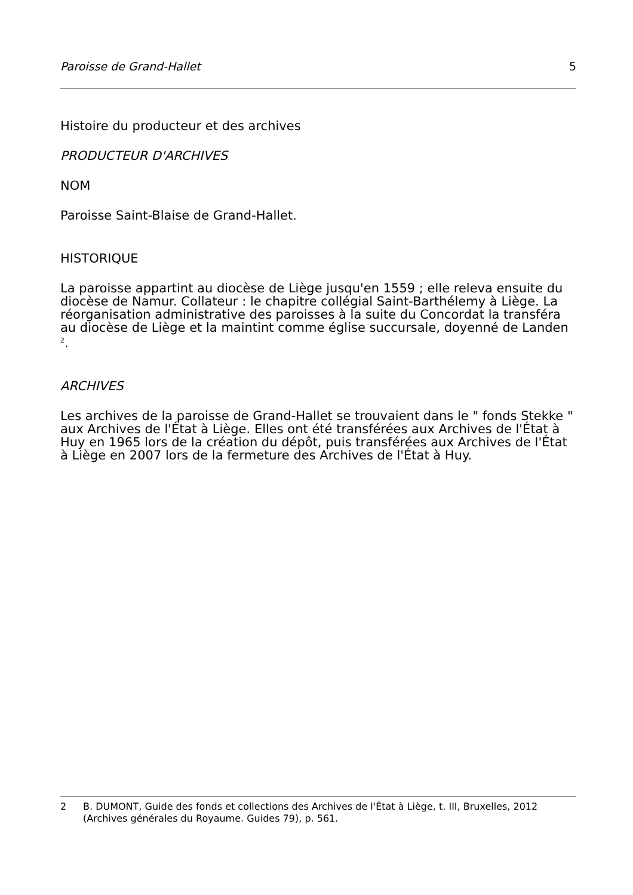Paroisse de Grand-Hallet 5
Histoire du producteur et des archives
PRODUCTEUR D'ARCHIVES
NOM
Paroisse Saint-Blaise de Grand-Hallet.
HISTORIQUE
La paroisse appartint au diocèse de Liège jusqu'en 1559 ; elle releva ensuite du diocèse de Namur. Collateur : le chapitre collégial Saint-Barthélemy à Liège. La réorganisation administrative des paroisses à la suite du Concordat la transféra au diocèse de Liège et la maintint comme église succursale, doyenné de Landen <sup>2</sup>.
ARCHIVES
Les archives de la paroisse de Grand-Hallet se trouvaient dans le " fonds Stekke " aux Archives de l'État à Liège. Elles ont été transférées aux Archives de l'État à Huy en 1965 lors de la création du dépôt, puis transférées aux Archives de l'État à Liège en 2007 lors de la fermeture des Archives de l'État à Huy.
2 B. DUMONT, Guide des fonds et collections des Archives de l'État à Liège, t. III, Bruxelles, 2012 (Archives générales du Royaume. Guides 79), p. 561.